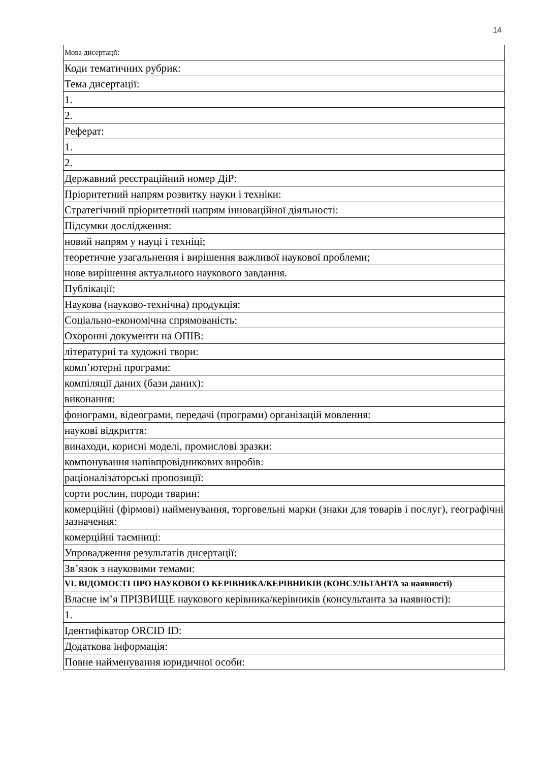14
| Мова дисертації: |
| Коди тематичних рубрик: |
| Тема дисертації: |
| 1. |
| 2. |
| Реферат: |
| 1. |
| 2. |
| Державний реєстраційний номер ДіР: |
| Пріоритетний напрям розвитку науки і техніки: |
| Стратегічний пріоритетний напрям інноваційної діяльності: |
| Підсумки дослідження: |
| новий напрям у науці і техніці; |
| теоретичне узагальнення і вирішення важливої наукової проблеми; |
| нове вирішення актуального наукового завдання. |
| Публікації: |
| Наукова (науково-технічна) продукція: |
| Соціально-економічна спрямованість: |
| Охоронні документи на ОПІВ: |
| літературні та художні твори: |
| комп’ютерні програми: |
| компіляції даних (бази даних): |
| виконання: |
| фонограми, відеограми, передачі (програми) організацій мовлення: |
| наукові відкриття: |
| винаходи, корисні моделі, промислові зразки: |
| компонування напівпровідникових виробів: |
| раціоналізаторські пропозиції: |
| сорти рослин, породи тварин: |
| комерційні (фірмові) найменування, торговельні марки (знаки для товарів і послуг), географічні зазначення: |
| комерційні таємниці: |
| Упровадження результатів дисертації: |
| Зв’язок з науковими темами: |
| VI. ВІДОМОСТІ ПРО НАУКОВОГО КЕРІВНИКА/КЕРІВНИКІВ (КОНСУЛЬТАНТА за наявності) |
| Власне ім’я ПРІЗВИЩЕ наукового керівника/керівників (консультанта за наявності): |
| 1. |
| Ідентифікатор ORCID ID: |
| Додаткова інформація: |
| Повне найменування юридичної особи: |